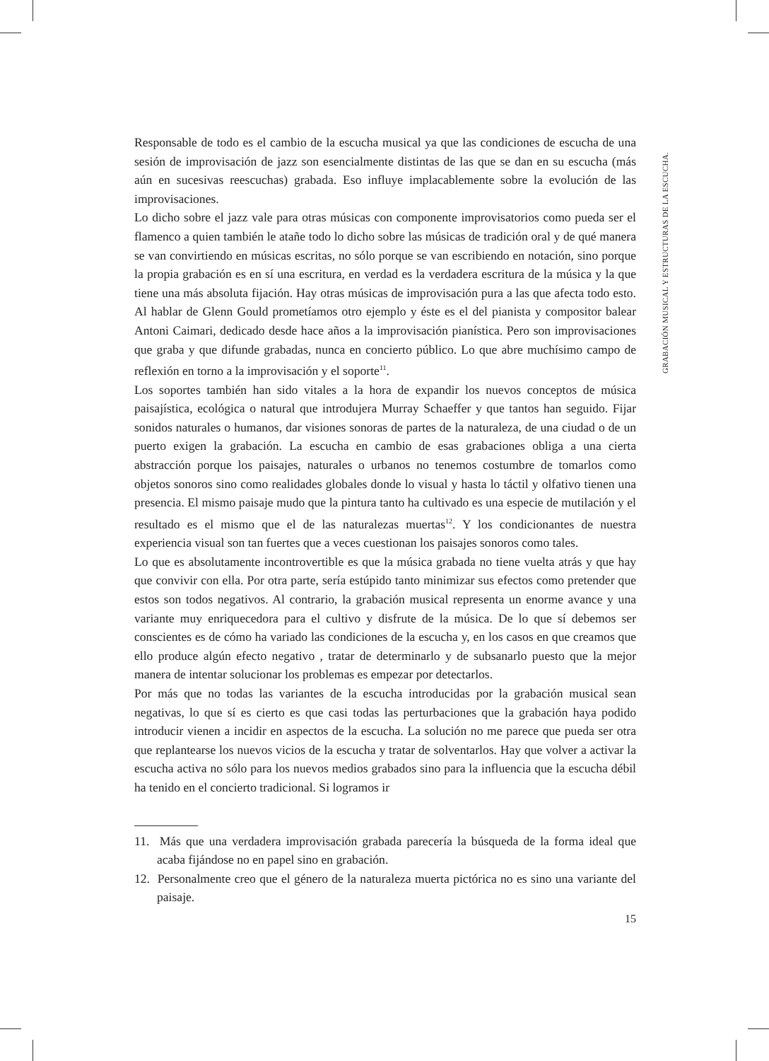GRABACIÓN MUSICAL Y ESTRUCTURAS DE LA ESCUCHA.
Responsable de todo es el cambio de la escucha musical ya que las condiciones de escucha de una sesión de improvisación de jazz son esencialmente distintas de las que se dan en su escucha (más aún en sucesivas reescuchas) grabada. Eso influye implacablemente sobre la evolución de las improvisaciones.
Lo dicho sobre el jazz vale para otras músicas con componente improvisatorios como pueda ser el flamenco a quien también le atañe todo lo dicho sobre las músicas de tradición oral y de qué manera se van convirtiendo en músicas escritas, no sólo porque se van escribiendo en notación, sino porque la propia grabación es en sí una escritura, en verdad es la verdadera escritura de la música y la que tiene una más absoluta fijación. Hay otras músicas de improvisación pura a las que afecta todo esto. Al hablar de Glenn Gould prometíamos otro ejemplo y éste es el del pianista y compositor balear Antoni Caimari, dedicado desde hace años a la improvisación pianística. Pero son improvisaciones que graba y que difunde grabadas, nunca en concierto público. Lo que abre muchísimo campo de reflexión en torno a la improvisación y el soporte<sup>11</sup>.
Los soportes también han sido vitales a la hora de expandir los nuevos conceptos de música paisajística, ecológica o natural que introdujera Murray Schaeffer y que tantos han seguido. Fijar sonidos naturales o humanos, dar visiones sonoras de partes de la naturaleza, de una ciudad o de un puerto exigen la grabación. La escucha en cambio de esas grabaciones obliga a una cierta abstracción porque los paisajes, naturales o urbanos no tenemos costumbre de tomarlos como objetos sonoros sino como realidades globales donde lo visual y hasta lo táctil y olfativo tienen una presencia. El mismo paisaje mudo que la pintura tanto ha cultivado es una especie de mutilación y el resultado es el mismo que el de las naturalezas muertas<sup>12</sup>. Y los condicionantes de nuestra experiencia visual son tan fuertes que a veces cuestionan los paisajes sonoros como tales.
Lo que es absolutamente incontrovertible es que la música grabada no tiene vuelta atrás y que hay que convivir con ella. Por otra parte, sería estúpido tanto minimizar sus efectos como pretender que estos son todos negativos. Al contrario, la grabación musical representa un enorme avance y una variante muy enriquecedora para el cultivo y disfrute de la música. De lo que sí debemos ser conscientes es de cómo ha variado las condiciones de la escucha y, en los casos en que creamos que ello produce algún efecto negativo , tratar de determinarlo y de subsanarlo puesto que la mejor manera de intentar solucionar los problemas es empezar por detectarlos.
Por más que no todas las variantes de la escucha introducidas por la grabación musical sean negativas, lo que sí es cierto es que casi todas las perturbaciones que la grabación haya podido introducir vienen a incidir en aspectos de la escucha. La solución no me parece que pueda ser otra que replantearse los nuevos vicios de la escucha y tratar de solventarlos. Hay que volver a activar la escucha activa no sólo para los nuevos medios grabados sino para la influencia que la escucha débil ha tenido en el concierto tradicional. Si logramos ir
11. Más que una verdadera improvisación grabada parecería la búsqueda de la forma ideal que acaba fijándose no en papel sino en grabación.
12. Personalmente creo que el género de la naturaleza muerta pictórica no es sino una variante del paisaje.
15